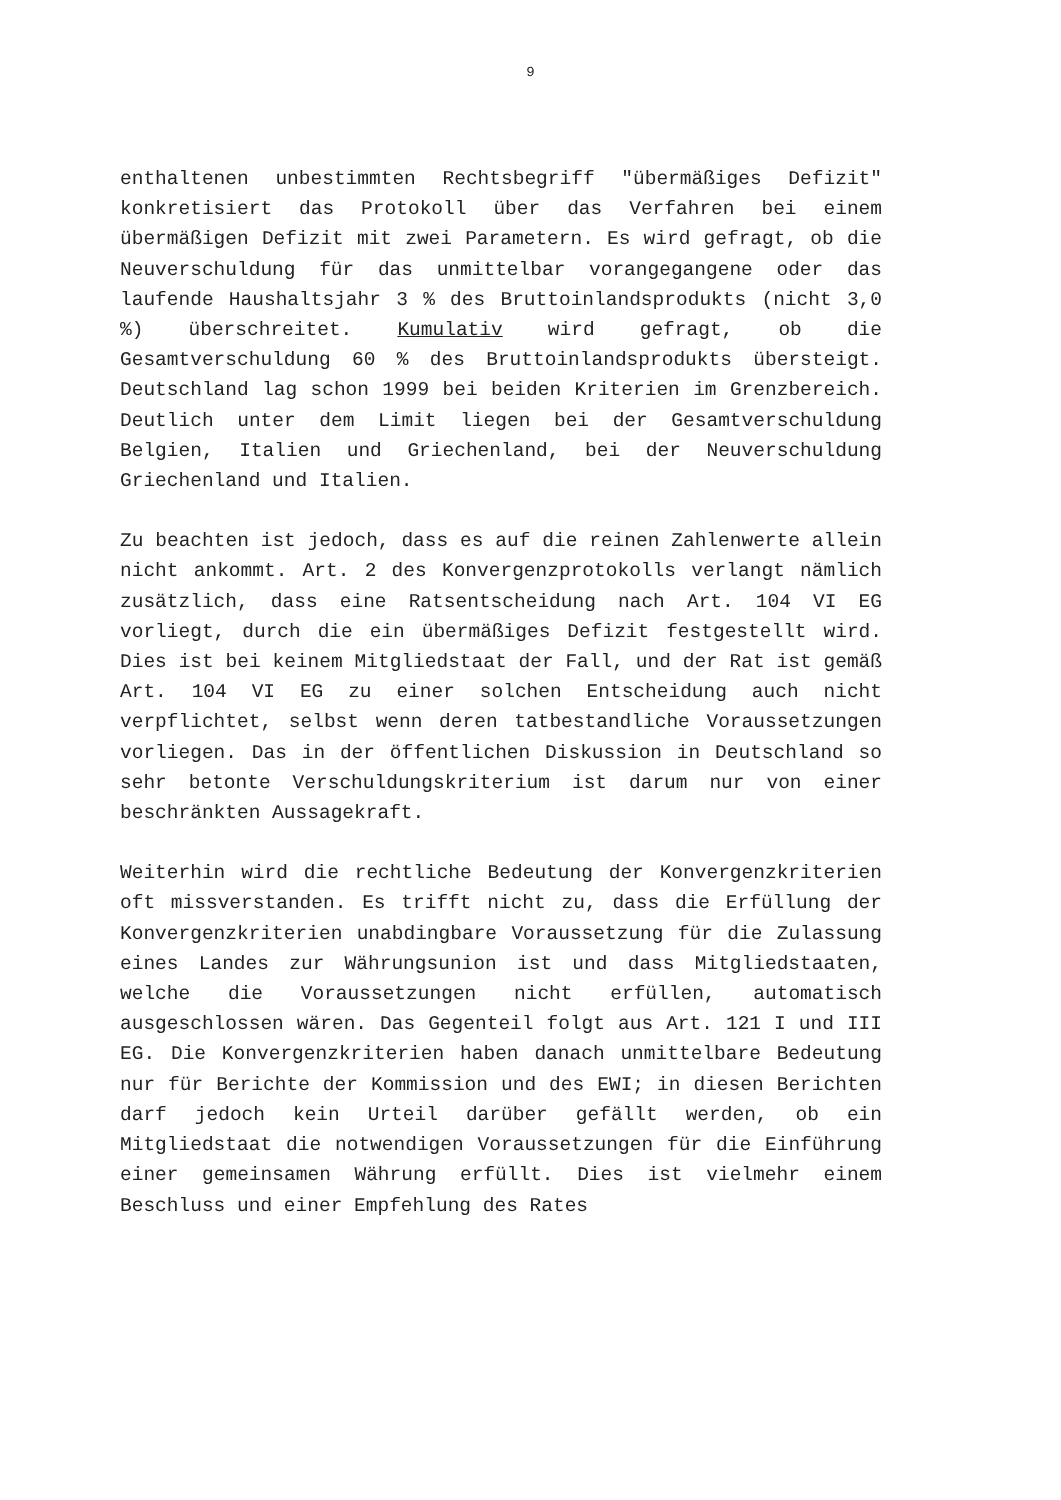9
enthaltenen unbestimmten Rechtsbegriff "übermäßiges Defizit" konkretisiert das Protokoll über das Verfahren bei einem übermäßigen Defizit mit zwei Parametern. Es wird gefragt, ob die Neuverschuldung für das unmittelbar vorangegangene oder das laufende Haushaltsjahr 3 % des Bruttoinlandsprodukts (nicht 3,0 %) überschreitet. Kumulativ wird gefragt, ob die Gesamtverschuldung 60 % des Bruttoinlandsprodukts übersteigt. Deutschland lag schon 1999 bei beiden Kriterien im Grenzbereich. Deutlich unter dem Limit liegen bei der Gesamtverschuldung Belgien, Italien und Griechenland, bei der Neuverschuldung Griechenland und Italien.
Zu beachten ist jedoch, dass es auf die reinen Zahlenwerte allein nicht ankommt. Art. 2 des Konvergenzprotokolls verlangt nämlich zusätzlich, dass eine Ratsentscheidung nach Art. 104 VI EG vorliegt, durch die ein übermäßiges Defizit festgestellt wird. Dies ist bei keinem Mitgliedstaat der Fall, und der Rat ist gemäß Art. 104 VI EG zu einer solchen Entscheidung auch nicht verpflichtet, selbst wenn deren tatbestandliche Voraussetzungen vorliegen. Das in der öffentlichen Diskussion in Deutschland so sehr betonte Verschuldungskriterium ist darum nur von einer beschränkten Aussagekraft.
Weiterhin wird die rechtliche Bedeutung der Konvergenzkriterien oft missverstanden. Es trifft nicht zu, dass die Erfüllung der Konvergenzkriterien unabdingbare Voraussetzung für die Zulassung eines Landes zur Währungsunion ist und dass Mitgliedstaaten, welche die Voraussetzungen nicht erfüllen, automatisch ausgeschlossen wären. Das Gegenteil folgt aus Art. 121 I und III EG. Die Konvergenzkriterien haben danach unmittelbare Bedeutung nur für Berichte der Kommission und des EWI; in diesen Berichten darf jedoch kein Urteil darüber gefällt werden, ob ein Mitgliedstaat die notwendigen Voraussetzungen für die Einführung einer gemeinsamen Währung erfüllt. Dies ist vielmehr einem Beschluss und einer Empfehlung des Rates